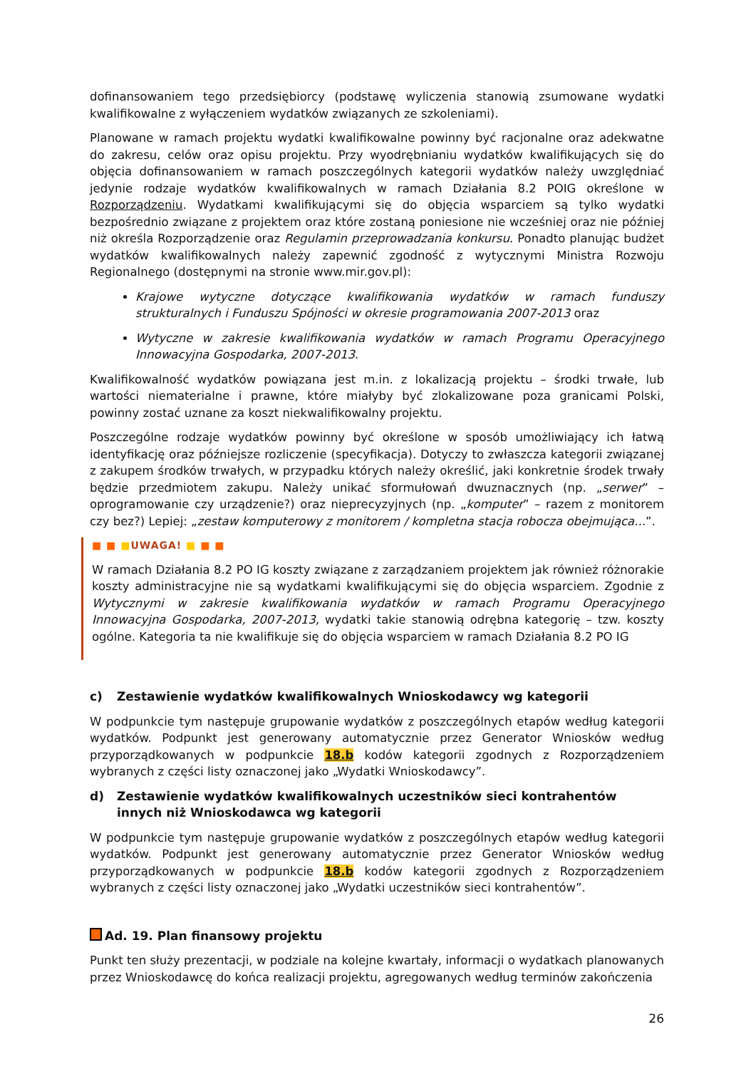dofinansowaniem tego przedsiębiorcy (podstawę wyliczenia stanowią zsumowane wydatki kwalifikowalne z wyłączeniem wydatków związanych ze szkoleniami).
Planowane w ramach projektu wydatki kwalifikowalne powinny być racjonalne oraz adekwatne do zakresu, celów oraz opisu projektu. Przy wyodrębnianiu wydatków kwalifikujących się do objęcia dofinansowaniem w ramach poszczególnych kategorii wydatków należy uwzględniać jedynie rodzaje wydatków kwalifikowalnych w ramach Działania 8.2 POIG określone w Rozporządzeniu. Wydatkami kwalifikującymi się do objęcia wsparciem są tylko wydatki bezpośrednio związane z projektem oraz które zostaną poniesione nie wcześniej oraz nie później niż określa Rozporządzenie oraz Regulamin przeprowadzania konkursu. Ponadto planując budżet wydatków kwalifikowalnych należy zapewnić zgodność z wytycznymi Ministra Rozwoju Regionalnego (dostępnymi na stronie www.mir.gov.pl):
Krajowe wytyczne dotyczące kwalifikowania wydatków w ramach funduszy strukturalnych i Funduszu Spójności w okresie programowania 2007-2013 oraz
Wytyczne w zakresie kwalifikowania wydatków w ramach Programu Operacyjnego Innowacyjna Gospodarka, 2007-2013.
Kwalifikowalność wydatków powiązana jest m.in. z lokalizacją projektu – środki trwałe, lub wartości niematerialne i prawne, które miałyby być zlokalizowane poza granicami Polski, powinny zostać uznane za koszt niekwalifikowalny projektu.
Poszczególne rodzaje wydatków powinny być określone w sposób umożliwiający ich łatwą identyfikację oraz późniejsze rozliczenie (specyfikacja). Dotyczy to zwłaszcza kategorii związanej z zakupem środków trwałych, w przypadku których należy określić, jaki konkretnie środek trwały będzie przedmiotem zakupu. Należy unikać sformułowań dwuznacznych (np. „serwer” – oprogramowanie czy urządzenie?) oraz nieprecyzyjnych (np. „komputer” – razem z monitorem czy bez?) Lepiej: „zestaw komputerowy z monitorem / kompletna stacja robocza obejmująca...”.
■ ■ ■UWAGA! ■ ■ ■
W ramach Działania 8.2 PO IG koszty związane z zarządzaniem projektem jak również różnorakie koszty administracyjne nie są wydatkami kwalifikującymi się do objęcia wsparciem. Zgodnie z Wytycznymi w zakresie kwalifikowania wydatków w ramach Programu Operacyjnego Innowacyjna Gospodarka, 2007-2013, wydatki takie stanowią odrębna kategorię – tzw. koszty ogólne. Kategoria ta nie kwalifikuje się do objęcia wsparciem w ramach Działania 8.2 PO IG
c) Zestawienie wydatków kwalifikowalnych Wnioskodawcy wg kategorii
W podpunkcie tym następuje grupowanie wydatków z poszczególnych etapów według kategorii wydatków. Podpunkt jest generowany automatycznie przez Generator Wniosków według przyporządkowanych w podpunkcie 18.b kodów kategorii zgodnych z Rozporządzeniem wybranych z części listy oznaczonej jako „Wydatki Wnioskodawcy”.
d) Zestawienie wydatków kwalifikowalnych uczestników sieci kontrahentów innych niż Wnioskodawca wg kategorii
W podpunkcie tym następuje grupowanie wydatków z poszczególnych etapów według kategorii wydatków. Podpunkt jest generowany automatycznie przez Generator Wniosków według przyporządkowanych w podpunkcie 18.b kodów kategorii zgodnych z Rozporządzeniem wybranych z części listy oznaczonej jako „Wydatki uczestników sieci kontrahentów”.
Ad. 19. Plan finansowy projektu
Punkt ten służy prezentacji, w podziale na kolejne kwartały, informacji o wydatkach planowanych przez Wnioskodawcę do końca realizacji projektu, agregowanych według terminów zakończenia
26